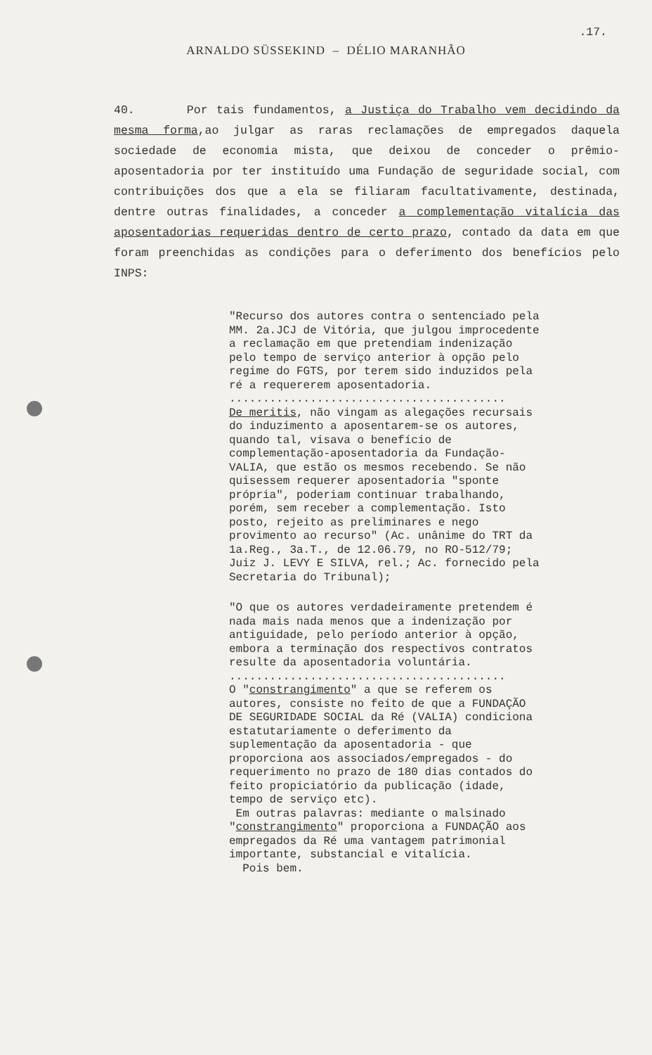.17.
ARNALDO SÜSSEKIND – DÉLIO MARANHÃO
40. Por tais fundamentos, a Justiça do Trabalho vem decidindo da mesma forma,ao julgar as raras reclamações de empregados daquela sociedade de economia mista, que deixou de conceder o prêmio-aposentadoria por ter instituído uma Fundação de seguridade social, com contribuições dos que a ela se filiaram facultativamente, destinada, dentre outras finalidades, a conceder a complementação vitalícia das aposentadorias requeridas dentro de certo prazo, contado da data em que foram preenchidas as condições para o deferimento dos benefícios pelo INPS:
"Recurso dos autores contra o sentenciado pela MM. 2a.JCJ de Vitória, que julgou improcedente a reclamação em que pretendiam indenização pelo tempo de serviço anterior à opção pelo regime do FGTS, por terem sido induzidos pela ré a requererem aposentadoria.
.........................................
De meritis, não vingam as alegações recursais do induzimento a aposentarem-se os autores, quando tal, visava o benefício de complementação-aposentadoria da Fundação-VALIA, que estão os mesmos recebendo. Se não quisessem requerer aposentadoria "sponte própria", poderiam continuar trabalhando, porém, sem receber a complementação. Isto posto, rejeito as preliminares e nego provimento ao recurso" (Ac. unânime do TRT da 1a.Reg., 3a.T., de 12.06.79, no RO-512/79; Juiz J. LEVY E SILVA, rel.; Ac. fornecido pela Secretaria do Tribunal);
"O que os autores verdadeiramente pretendem é nada mais nada menos que a indenização por antiguidade, pelo período anterior à opção, embora a terminação dos respectivos contratos resulte da aposentadoria voluntária.
.........................................
O "constrangimento" a que se referem os autores, consiste no feito de que a FUNDAÇÃO DE SEGURIDADE SOCIAL da Ré (VALIA) condiciona estatutariamente o deferimento da suplementação da aposentadoria - que proporciona aos associados/empregados - do requerimento no prazo de 180 dias contados do feito propiciatório da publicação (idade, tempo de serviço etc).
Em outras palavras: mediante o malsinado "constrangimento" proporciona a FUNDAÇÃO aos empregados da Ré uma vantagem patrimonial importante, substancial e vitalícia.
Pois bem.